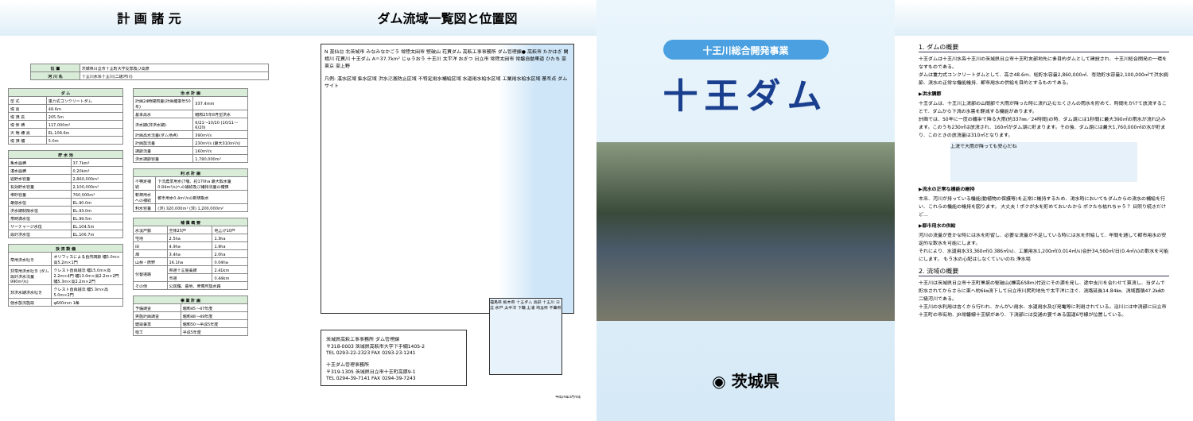計 画 諸 元
| 位 置 | 茨城県日立市十王町大字友部及び高原 |
| 河 川 名 | 十王川水系十王川(二級河川) |
| ダ ム | |
| --- | --- |
| 型 式 | 重力式コンクリートダム |
| 堤 高 | 48.6m |
| 堤 頂 長 | 205.5m |
| 堤 体 積 | 117,000m³ |
| 天 端 標 高 | EL.108.6m |
| 堤 頂 幅 | 5.0m |
| 貯 水 池 | |
| --- | --- |
| 集水面積 | 37.7km² |
| 湛水面積 | 0.20km² |
| 総貯水容量 | 2,860,000m³ |
| 有効貯水容量 | 2,100,000m³ |
| 堆砂容量 | 760,000m³ |
| 最低水位 | EL.90.0m |
| 洪水期制限水位 | EL.93.0m |
| 常時満水位 | EL.99.5m |
| サーチャージ水位 | EL.104.5m |
| 設計洪水位 | EL.106.7m |
| 放 流 設 備 | |
| --- | --- |
| 常用洪水吐き | オリフィスによる自然調節 幅5.0m×高5.2m×1門 |
| 非常用洪水吐き (ダム設計洪水流量 990m³/s) | クレスト自由越流 幅15.0m×高2.2m×4門 幅13.0m×高2.2m×2門 幅5.3m×高2.2m×2門 |
| 非洪水期洪水吐き | クレスト自由越流 幅5.3m×高5.0m×2門 |
| 低水放流施設 | φ600mm 1条 |
| 治 水 計 画 | |
| --- | --- |
| 計画24時間雨量(計画確率年50年) | 337.4mm |
| 基本高水 | 昭和25年8月型洪水 |
| 洪水期(非洪水期) | 6/21〜10/10 (10/11〜6/20) |
| 計画高水流量(ダム地点) | 390m³/s |
| 計画放流量 | 230m³/s (最大310m³/s) |
| 調節流量 | 160m³/s |
| 洪水調節容量 | 1,780,000m³ |
| 利 水 計 画 | |
| --- | --- |
| 不特定補給 | 下流農業用水(7堰、約170ha 最大取水量0.84m³/s)への補給及び維持流量の確保 |
| 新規用水への補給 | 都市用水0.4m³/sの新規取水 |
| 利水容量 | (洪) 320,000m³ (非) 1,200,000m³ |
| 補 償 概 要 | | |
| --- | --- | --- |
| 水没戸数 | 全体25戸 | 地上げ10戸 |
| 宅地 | 2.5ha | 1.3ha |
| 田 | 4.9ha | 1.9ha |
| 畑 | 3.4ha | 2.0ha |
| 山林・原野 | 16.1ha | 0.04ha |
| 付替道路 | 県道十王里美線 | 2.41km |
| | 市道 | 0.44km |
| その他 | 公民館、墓地、発電所放水路 | |
| 事 業 計 画 | |
| --- | --- |
| 予備調査 | 昭和45〜47年度 |
| 実施計画調査 | 昭和48〜49年度 |
| 建設事業 | 昭和50〜平成5年度 |
| 竣工 | 平成5年度 |
ダム流域一覧図と位置図
N 至仙台 北茨城市 みなみなかごう 常陸太田市 竪破山 花貫ダム 高萩工事事務所 ダム管理課● 高萩市 たかはぎ 関根川 花貫川 十王ダム A＝37.7km² じゅうおう 十王川 太平洋 おぎつ 日立市 常陸太田市 常磐自動車道 ひたち 至東京 至上野
凡例: 湛水区域 集水区域 洪水氾濫防止区域 不特定用水補給区域 水道用水給水区域 工業用水給水区域 基準点 ダムサイト
茨城県高萩工事事務所 ダム管理課
〒318-0003 茨城県高萩市大字下手綱1405-2
TEL 0293-22-2323 FAX 0293-23-1241
十王ダム管理事務所
〒319-1305 茨城県日立市十王町高原9-1
TEL 0294-39-7141 FAX 0294-39-7243
福島県 栃木県 十王ダム 高萩 十王川 日立 水戸 太平洋 下館 土浦 埼玉県 千葉県
平成29年3月作成
十王川総合開発事業
十王ダム
◉ 茨城県
1. ダムの概要
十王ダムは十王川水系十王川の茨城県日立市十王町友部地先に多目的ダムとして建設され、十王川総合開発の一環をなすものである。
ダムは重力式コンクリートダムとして、高さ48.6m、総貯水容量2,860,000㎥、有効貯水容量2,100,000㎥で洪水調節、流水の正常な機能維持、都市用水の供給を目的とするものである。
▶洪水調節
十王ダムは、十王川上流部の山間部で大雨が降った時に流れ込むたくさんの雨水を貯めて、時間をかけて放流することで、ダムから下流の水害を軽減する機能があります。
計画では、50年に一度の確率で降る大雨(約337㎜／24時間)の時、ダム湖には1秒間に最大390㎥の雨水が流れ込みます。このうち230㎥は放流され、160㎥がダム湖に貯まります。その後、ダム湖には最大1,760,000㎥の水が貯まり、このときの放流量は310㎥となります。
上流で大雨が降っても安心だね
▶流水の正常な機能の維持
本来、河川が持っている機能(動植物の保護等)を正常に維持するため、渇水時においてもダムからの流水の補給を行い、これらの機能の維持を図ります。 大丈夫！ボクが水を貯めておいたから ボクたち枯れちゃう？ 日照り続きだけど…
▶都市用水の供給
河川の流量が豊かな時には水を貯留し、必要な流量が不足している時には水を供給して、年間を通して都市用水の安定的な取水を可能にします。
それにより、水道用水33,360㎥(0.386㎥/s)、工業用水1,200㎥(0.014㎥/s)合計34,560㎥/日(0.4㎥/s)の取水を可能にします。 もう水の心配はしなくていいのね 浄水場
2. 流域の概要
十王川は茨城県日立市十王町黒坂の堅破山(標高658m)付近にその源を発し、途中支川を合わせて東流し、当ダムで貯水されてからさらに東へ約6㎞流下して日立市川尻町地先で太平洋に注ぐ、流路延長14.84㎞、流域面積47.2㎢の二級河川である。
十王川の水利用は古くから行われ、かんがい用水、水道用水及び発電等に利用されている。沿川には中流部に日立市十王町の市街地、JR常磐線十王駅があり、下流部には交通の要である国道6号線が位置している。